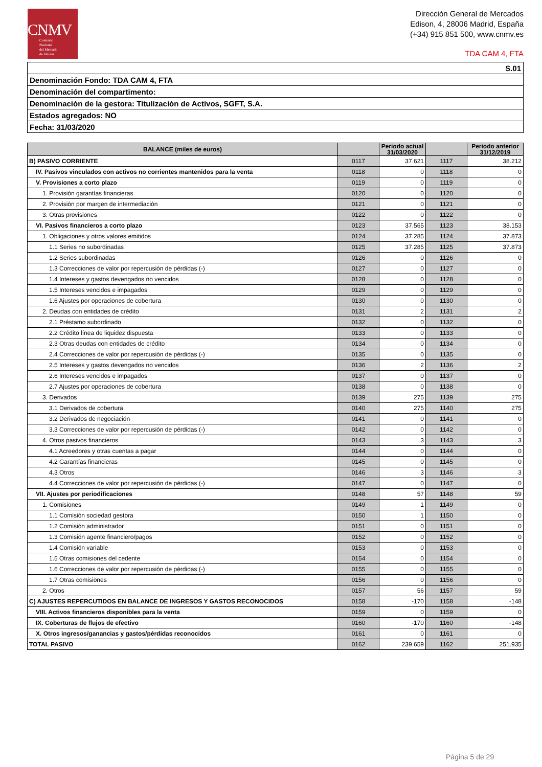CNMV
Comisión
Nacional
del Mercado
de Valores
Dirección General de Mercados
Edison, 4, 28006 Madrid, España
(+34) 915 851 500, www.cnmv.es
TDA CAM 4, FTA
| S.01 |
| Denominación Fondo: TDA CAM 4, FTA |
| Denominación del compartimento: |
| Denominación de la gestora: Titulización de Activos, SGFT, S.A. |
| Estados agregados: NO |
| Fecha: 31/03/2020 |
| BALANCE (miles de euros) | | Periodo actual 31/03/2020 | | Periodo anterior 31/12/2019 |
| --- | --- | --- | --- | --- |
| B) PASIVO CORRIENTE | 0117 | 37.621 | 1117 | 38.212 |
| IV. Pasivos vinculados con activos no corrientes mantenidos para la venta | 0118 | 0 | 1118 | 0 |
| V. Provisiones a corto plazo | 0119 | 0 | 1119 | 0 |
| 1. Provisión garantías financieras | 0120 | 0 | 1120 | 0 |
| 2. Provisión por margen de intermediación | 0121 | 0 | 1121 | 0 |
| 3. Otras provisiones | 0122 | 0 | 1122 | 0 |
| VI. Pasivos financieros a corto plazo | 0123 | 37.565 | 1123 | 38.153 |
| 1. Obligaciones y otros valores emitidos | 0124 | 37.285 | 1124 | 37.873 |
| 1.1 Series no subordinadas | 0125 | 37.285 | 1125 | 37.873 |
| 1.2 Series subordinadas | 0126 | 0 | 1126 | 0 |
| 1.3 Correcciones de valor por repercusión de pérdidas (-) | 0127 | 0 | 1127 | 0 |
| 1.4 Intereses y gastos devengados no vencidos | 0128 | 0 | 1128 | 0 |
| 1.5 Intereses vencidos e impagados | 0129 | 0 | 1129 | 0 |
| 1.6 Ajustes por operaciones de cobertura | 0130 | 0 | 1130 | 0 |
| 2. Deudas con entidades de crédito | 0131 | 2 | 1131 | 2 |
| 2.1 Préstamo subordinado | 0132 | 0 | 1132 | 0 |
| 2.2 Crédito línea de liquidez dispuesta | 0133 | 0 | 1133 | 0 |
| 2.3 Otras deudas con entidades de crédito | 0134 | 0 | 1134 | 0 |
| 2.4 Correcciones de valor por repercusión de pérdidas (-) | 0135 | 0 | 1135 | 0 |
| 2.5 Intereses y gastos devengados no vencidos | 0136 | 2 | 1136 | 2 |
| 2.6 Intereses vencidos e impagados | 0137 | 0 | 1137 | 0 |
| 2.7 Ajustes por operaciones de cobertura | 0138 | 0 | 1138 | 0 |
| 3. Derivados | 0139 | 275 | 1139 | 275 |
| 3.1 Derivados de cobertura | 0140 | 275 | 1140 | 275 |
| 3.2 Derivados de negociación | 0141 | 0 | 1141 | 0 |
| 3.3 Correcciones de valor por repercusión de pérdidas (-) | 0142 | 0 | 1142 | 0 |
| 4. Otros pasivos financieros | 0143 | 3 | 1143 | 3 |
| 4.1 Acreedores y otras cuentas a pagar | 0144 | 0 | 1144 | 0 |
| 4.2 Garantías financieras | 0145 | 0 | 1145 | 0 |
| 4.3 Otros | 0146 | 3 | 1146 | 3 |
| 4.4 Correcciones de valor por repercusión de pérdidas (-) | 0147 | 0 | 1147 | 0 |
| VII. Ajustes por periodificaciones | 0148 | 57 | 1148 | 59 |
| 1. Comisiones | 0149 | 1 | 1149 | 0 |
| 1.1 Comisión sociedad gestora | 0150 | 1 | 1150 | 0 |
| 1.2 Comisión administrador | 0151 | 0 | 1151 | 0 |
| 1.3 Comisión agente financiero/pagos | 0152 | 0 | 1152 | 0 |
| 1.4 Comisión variable | 0153 | 0 | 1153 | 0 |
| 1.5 Otras comisiones del cedente | 0154 | 0 | 1154 | 0 |
| 1.6 Correcciones de valor por repercusión de pérdidas (-) | 0155 | 0 | 1155 | 0 |
| 1.7 Otras comisiones | 0156 | 0 | 1156 | 0 |
| 2. Otros | 0157 | 56 | 1157 | 59 |
| C) AJUSTES REPERCUTIDOS EN BALANCE DE INGRESOS Y GASTOS RECONOCIDOS | 0158 | -170 | 1158 | -148 |
| VIII. Activos financieros disponibles para la venta | 0159 | 0 | 1159 | 0 |
| IX. Coberturas de flujos de efectivo | 0160 | -170 | 1160 | -148 |
| X. Otros ingresos/ganancias y gastos/pérdidas reconocidos | 0161 | 0 | 1161 | 0 |
| TOTAL PASIVO | 0162 | 239.659 | 1162 | 251.935 |
Página 5 de 29